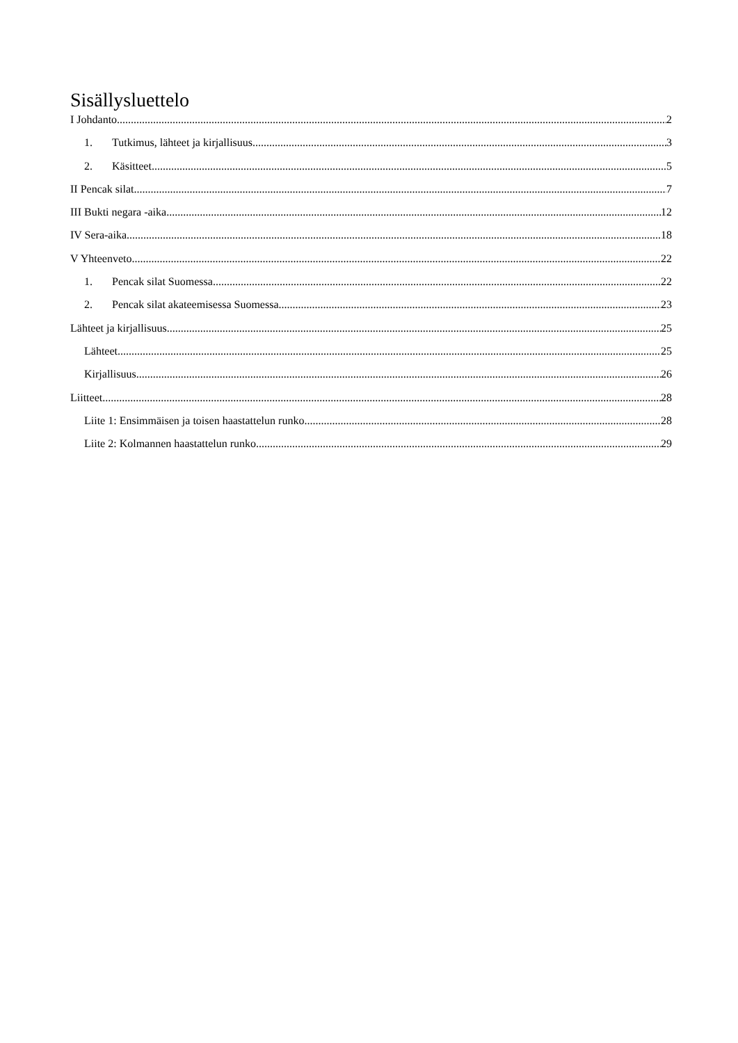Sisällysluettelo
I Johdanto 2
1. Tutkimus, lähteet ja kirjallisuus 3
2. Käsitteet 5
II Pencak silat 7
III Bukti negara -aika 12
IV Sera-aika 18
V Yhteenveto 22
1. Pencak silat Suomessa 22
2. Pencak silat akateemisessa Suomessa 23
Lähteet ja kirjallisuus 25
Lähteet 25
Kirjallisuus 26
Liitteet 28
Liite 1: Ensimmäisen ja toisen haastattelun runko 28
Liite 2: Kolmannen haastattelun runko 29